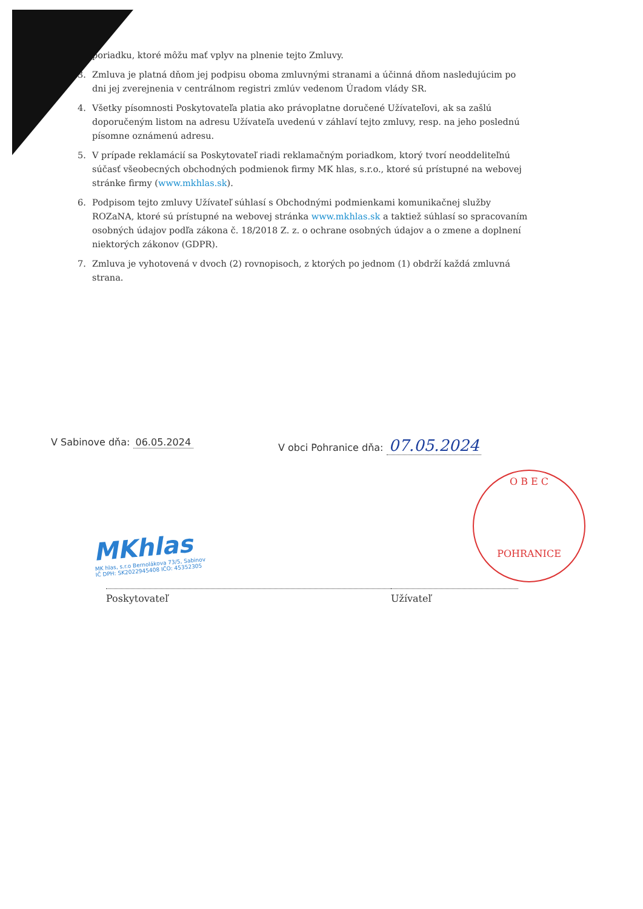poriadku, ktoré môžu mať vplyv na plnenie tejto Zmluvy.
3. Zmluva je platná dňom jej podpisu oboma zmluvnými stranami a účinná dňom nasledujúcim po dni jej zverejnenia v centrálnom registri zmlúv vedenom Úradom vlády SR.
4. Všetky písomnosti Poskytovateľa platia ako právoplatne doručené Užívateľovi, ak sa zašlú doporučeným listom na adresu Užívateľa uvedenú v záhlaví tejto zmluvy, resp. na jeho poslednú písomne oznámenú adresu.
5. V prípade reklamácií sa Poskytovateľ riadi reklamačným poriadkom, ktorý tvorí neoddeliteľnú súčasť všeobecných obchodných podmienok firmy MK hlas, s.r.o., ktoré sú prístupné na webovej stránke firmy (www.mkhlas.sk).
6. Podpisom tejto zmluvy Užívateľ súhlasí s Obchodnými podmienkami komunikačnej služby ROZaNA, ktoré sú prístupné na webovej stránka www.mkhlas.sk a taktiež súhlasí so spracovaním osobných údajov podľa zákona č. 18/2018 Z. z. o ochrane osobných údajov a o zmene a doplnení niektorých zákonov (GDPR).
7. Zmluva je vyhotovená v dvoch (2) rovnopisoch, z ktorých po jednom (1) obdrží každá zmluvná strana.
V Sabinove dňa: 06.05.2024 V obci Pohranice dňa: 07.05.2024
MKhlas
MK hlas, s.r.o Bernolákova 73/5, Sabinov
IČ DPH: SK2022945408 IČO: 45352305
O B E C
POHRANICE
Poskytovateľ Užívateľ